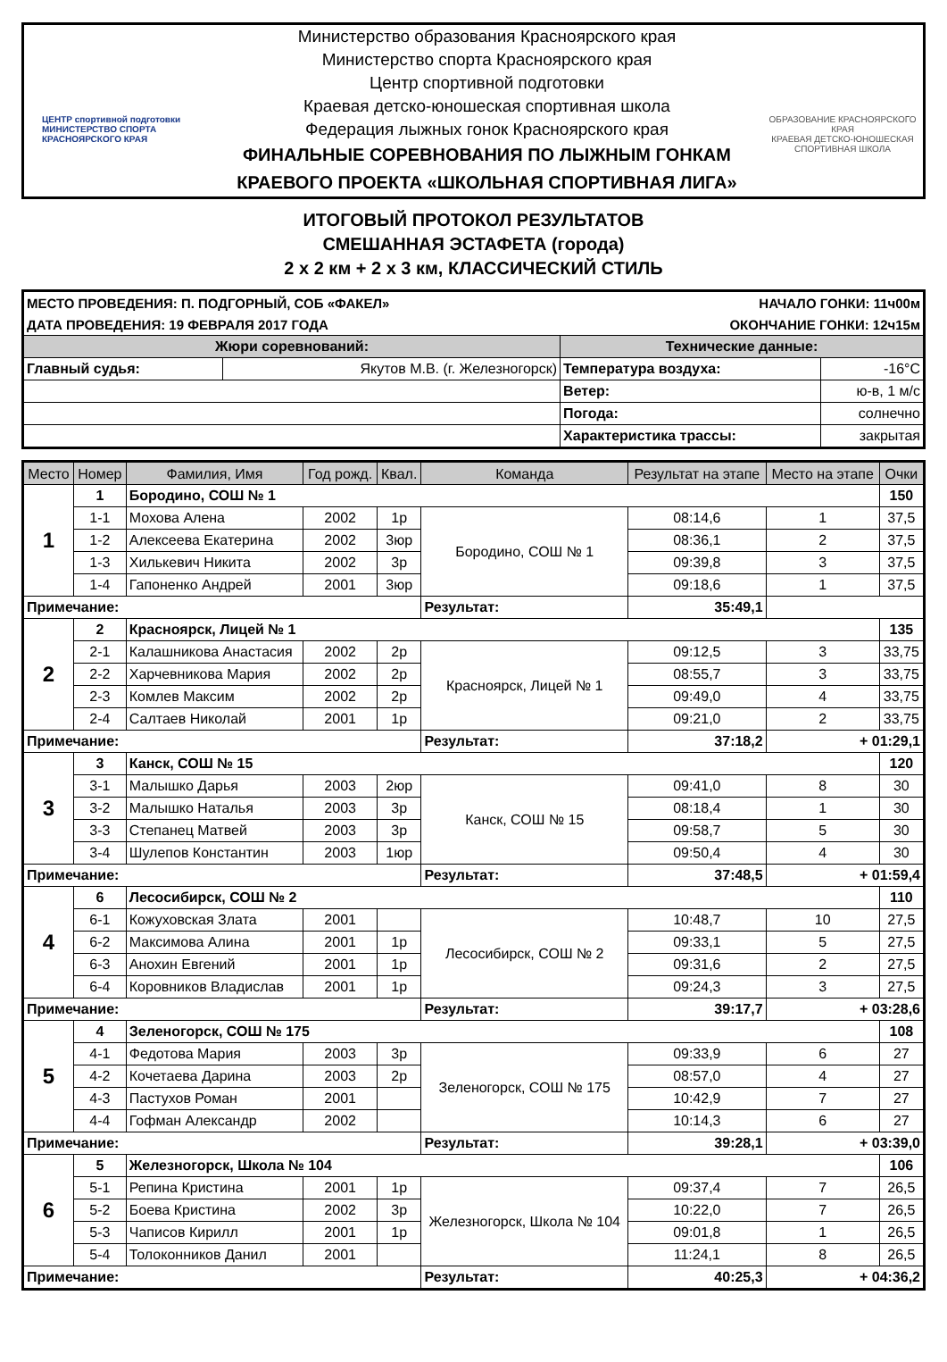ЦЕНТР спортивной подготовки
МИНИСТЕРСТВО СПОРТА КРАСНОЯРСКОГО КРАЯ
Министерство образования Красноярского края
Министерство спорта Красноярского края
Центр спортивной подготовки
Краевая детско-юношеская спортивная школа
Федерация лыжных гонок Красноярского края
ФИНАЛЬНЫЕ СОРЕВНОВАНИЯ ПО ЛЫЖНЫМ ГОНКАМ
КРАЕВОГО ПРОЕКТА «ШКОЛЬНАЯ СПОРТИВНАЯ ЛИГА»
ОБРАЗОВАНИЕ КРАСНОЯРСКОГО КРАЯ
КРАЕВАЯ ДЕТСКО-ЮНОШЕСКАЯ СПОРТИВНАЯ ШКОЛА
ИТОГОВЫЙ ПРОТОКОЛ РЕЗУЛЬТАТОВ
СМЕШАННАЯ ЭСТАФЕТА (города)
2 х 2 км + 2 х 3 км, КЛАССИЧЕСКИЙ СТИЛЬ
| МЕСТО ПРОВЕДЕНИЯ: П. ПОДГОРНЫЙ, СОБ «ФАКЕЛ» | | НАЧАЛО ГОНКИ: 11ч00м | |
| ДАТА ПРОВЕДЕНИЯ: 19 ФЕВРАЛЯ 2017 ГОДА | | ОКОНЧАНИЕ ГОНКИ: 12ч15м | |
| Жюри соревнований: | | Технические данные: | |
| Главный судья: | Якутов М.В. (г. Железногорск) | Температура воздуха: | -16°C |
| | | Ветер: | ю-в, 1 м/с |
| | | Погода: | солнечно |
| | | Характеристика трассы: | закрытая |
| Место | Номер | Фамилия, Имя | Год рожд. | Квал. | Команда | Результат на этапе | Место на этапе | Очки |
| --- | --- | --- | --- | --- | --- | --- | --- | --- |
| 1 | 1 | Бородино, СОШ № 1 | | | | | | 150 |
| | 1-1 | Мохова Алена | 2002 | 1р | Бородино, СОШ № 1 | 08:14,6 | 1 | 37,5 |
| | 1-2 | Алексеева Екатерина | 2002 | 3юр | | 08:36,1 | 2 | 37,5 |
| | 1-3 | Хилькевич Никита | 2002 | 3р | | 09:39,8 | 3 | 37,5 |
| | 1-4 | Гапоненко Андрей | 2001 | 3юр | | 09:18,6 | 1 | 37,5 |
| Примечание: | | | | | Результат: | 35:49,1 | | |
| 2 | 2 | Красноярск, Лицей № 1 | | | | | | 135 |
| | 2-1 | Калашникова Анастасия | 2002 | 2р | Красноярск, Лицей № 1 | 09:12,5 | 3 | 33,75 |
| | 2-2 | Харчевникова Мария | 2002 | 2р | | 08:55,7 | 3 | 33,75 |
| | 2-3 | Комлев Максим | 2002 | 2р | | 09:49,0 | 4 | 33,75 |
| | 2-4 | Салтаев Николай | 2001 | 1р | | 09:21,0 | 2 | 33,75 |
| Примечание: | | | | | Результат: | 37:18,2 | + 01:29,1 | |
| 3 | 3 | Канск, СОШ № 15 | | | | | | 120 |
| | 3-1 | Малышко Дарья | 2003 | 2юр | Канск, СОШ № 15 | 09:41,0 | 8 | 30 |
| | 3-2 | Малышко Наталья | 2003 | 3р | | 08:18,4 | 1 | 30 |
| | 3-3 | Степанец Матвей | 2003 | 3р | | 09:58,7 | 5 | 30 |
| | 3-4 | Шулепов Константин | 2003 | 1юр | | 09:50,4 | 4 | 30 |
| Примечание: | | | | | Результат: | 37:48,5 | + 01:59,4 | |
| 4 | 6 | Лесосибирск, СОШ № 2 | | | | | | 110 |
| | 6-1 | Кожуховская Злата | 2001 | | Лесосибирск, СОШ № 2 | 10:48,7 | 10 | 27,5 |
| | 6-2 | Максимова Алина | 2001 | 1р | | 09:33,1 | 5 | 27,5 |
| | 6-3 | Анохин Евгений | 2001 | 1р | | 09:31,6 | 2 | 27,5 |
| | 6-4 | Коровников Владислав | 2001 | 1р | | 09:24,3 | 3 | 27,5 |
| Примечание: | | | | | Результат: | 39:17,7 | + 03:28,6 | |
| 5 | 4 | Зеленогорск, СОШ № 175 | | | | | | 108 |
| | 4-1 | Федотова Мария | 2003 | 3р | Зеленогорск, СОШ № 175 | 09:33,9 | 6 | 27 |
| | 4-2 | Кочетаева Дарина | 2003 | 2р | | 08:57,0 | 4 | 27 |
| | 4-3 | Пастухов Роман | 2001 | | | 10:42,9 | 7 | 27 |
| | 4-4 | Гофман Александр | 2002 | | | 10:14,3 | 6 | 27 |
| Примечание: | | | | | Результат: | 39:28,1 | + 03:39,0 | |
| 6 | 5 | Железногорск, Школа № 104 | | | | | | 106 |
| | 5-1 | Репина Кристина | 2001 | 1р | Железногорск, Школа № 104 | 09:37,4 | 7 | 26,5 |
| | 5-2 | Боева Кристина | 2002 | 3р | | 10:22,0 | 7 | 26,5 |
| | 5-3 | Чаписов Кирилл | 2001 | 1р | | 09:01,8 | 1 | 26,5 |
| | 5-4 | Толоконников Данил | 2001 | | | 11:24,1 | 8 | 26,5 |
| Примечание: | | | | | Результат: | 40:25,3 | + 04:36,2 | |